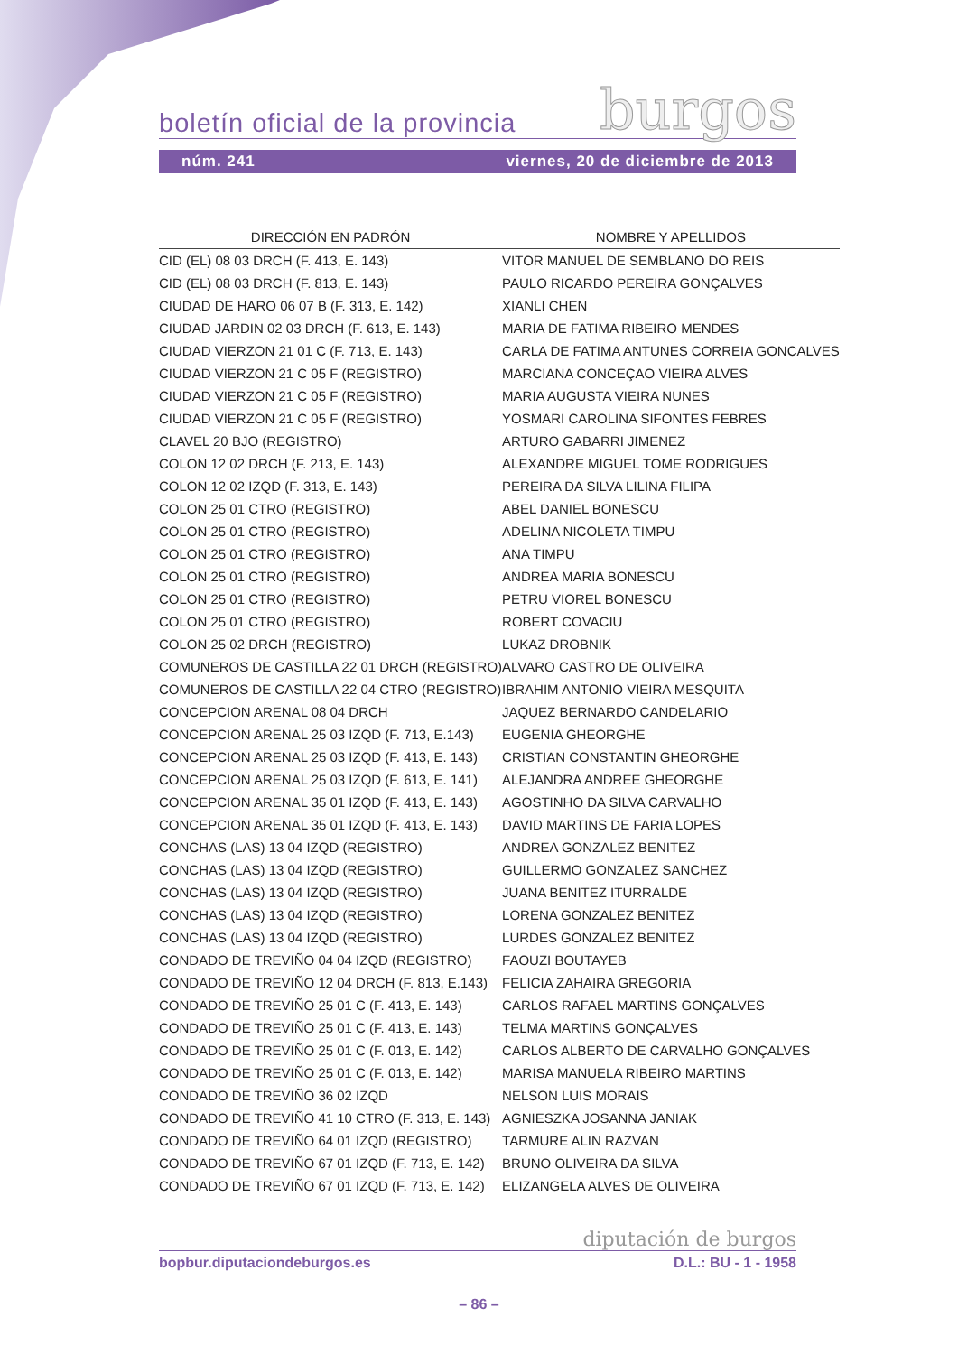burgos
boletín oficial de la provincia
núm. 241 viernes, 20 de diciembre de 2013
| DIRECCIÓN EN PADRÓN | NOMBRE Y APELLIDOS |
| --- | --- |
| CID (EL) 08 03 DRCH (F. 413, E. 143) | VITOR MANUEL DE SEMBLANO DO REIS |
| CID (EL) 08 03 DRCH (F. 813, E. 143) | PAULO RICARDO PEREIRA GONÇALVES |
| CIUDAD DE HARO 06 07 B (F. 313, E. 142) | XIANLI CHEN |
| CIUDAD JARDIN 02 03 DRCH (F. 613, E. 143) | MARIA DE FATIMA RIBEIRO MENDES |
| CIUDAD VIERZON 21 01 C (F. 713, E. 143) | CARLA DE FATIMA ANTUNES CORREIA GONCALVES |
| CIUDAD VIERZON 21 C 05 F (REGISTRO) | MARCIANA CONCEÇAO VIEIRA ALVES |
| CIUDAD VIERZON 21 C 05 F (REGISTRO) | MARIA AUGUSTA VIEIRA NUNES |
| CIUDAD VIERZON 21 C 05 F (REGISTRO) | YOSMARI CAROLINA SIFONTES FEBRES |
| CLAVEL 20 BJO (REGISTRO) | ARTURO GABARRI JIMENEZ |
| COLON 12 02 DRCH (F. 213, E. 143) | ALEXANDRE MIGUEL TOME RODRIGUES |
| COLON 12 02 IZQD (F. 313, E. 143) | PEREIRA DA SILVA LILINA FILIPA |
| COLON 25 01 CTRO (REGISTRO) | ABEL DANIEL BONESCU |
| COLON 25 01 CTRO (REGISTRO) | ADELINA NICOLETA TIMPU |
| COLON 25 01 CTRO (REGISTRO) | ANA TIMPU |
| COLON 25 01 CTRO (REGISTRO) | ANDREA MARIA BONESCU |
| COLON 25 01 CTRO (REGISTRO) | PETRU VIOREL BONESCU |
| COLON 25 01 CTRO (REGISTRO) | ROBERT COVACIU |
| COLON 25 02 DRCH (REGISTRO) | LUKAZ DROBNIK |
| COMUNEROS DE CASTILLA 22 01 DRCH (REGISTRO) | ALVARO CASTRO DE OLIVEIRA |
| COMUNEROS DE CASTILLA 22 04 CTRO (REGISTRO) | IBRAHIM ANTONIO VIEIRA MESQUITA |
| CONCEPCION ARENAL 08 04 DRCH | JAQUEZ BERNARDO CANDELARIO |
| CONCEPCION ARENAL 25 03 IZQD (F. 713, E.143) | EUGENIA GHEORGHE |
| CONCEPCION ARENAL 25 03 IZQD (F. 413, E. 143) | CRISTIAN CONSTANTIN GHEORGHE |
| CONCEPCION ARENAL 25 03 IZQD (F. 613, E. 141) | ALEJANDRA ANDREE GHEORGHE |
| CONCEPCION ARENAL 35 01 IZQD (F. 413, E. 143) | AGOSTINHO DA SILVA CARVALHO |
| CONCEPCION ARENAL 35 01 IZQD (F. 413, E. 143) | DAVID MARTINS DE FARIA LOPES |
| CONCHAS (LAS) 13 04 IZQD (REGISTRO) | ANDREA GONZALEZ BENITEZ |
| CONCHAS (LAS) 13 04 IZQD (REGISTRO) | GUILLERMO GONZALEZ SANCHEZ |
| CONCHAS (LAS) 13 04 IZQD (REGISTRO) | JUANA BENITEZ ITURRALDE |
| CONCHAS (LAS) 13 04 IZQD (REGISTRO) | LORENA GONZALEZ BENITEZ |
| CONCHAS (LAS) 13 04 IZQD (REGISTRO) | LURDES GONZALEZ BENITEZ |
| CONDADO DE TREVIÑO 04 04 IZQD (REGISTRO) | FAOUZI BOUTAYEB |
| CONDADO DE TREVIÑO 12 04 DRCH (F. 813, E.143) | FELICIA ZAHAIRA GREGORIA |
| CONDADO DE TREVIÑO 25 01 C (F. 413, E. 143) | CARLOS RAFAEL MARTINS GONÇALVES |
| CONDADO DE TREVIÑO 25 01 C (F. 413, E. 143) | TELMA MARTINS GONÇALVES |
| CONDADO DE TREVIÑO 25 01 C (F. 013, E. 142) | CARLOS ALBERTO DE CARVALHO GONÇALVES |
| CONDADO DE TREVIÑO 25 01 C (F. 013, E. 142) | MARISA MANUELA RIBEIRO MARTINS |
| CONDADO DE TREVIÑO 36 02 IZQD | NELSON LUIS MORAIS |
| CONDADO DE TREVIÑO 41 10 CTRO (F. 313, E. 143) | AGNIESZKA JOSANNA JANIAK |
| CONDADO DE TREVIÑO 64 01 IZQD (REGISTRO) | TARMURE ALIN RAZVAN |
| CONDADO DE TREVIÑO 67 01 IZQD (F. 713, E. 142) | BRUNO OLIVEIRA DA SILVA |
| CONDADO DE TREVIÑO 67 01 IZQD (F. 713, E. 142) | ELIZANGELA ALVES DE OLIVEIRA |
diputación de burgos
bopbur.diputaciondeburgos.es D.L.: BU - 1 - 1958
– 86 –